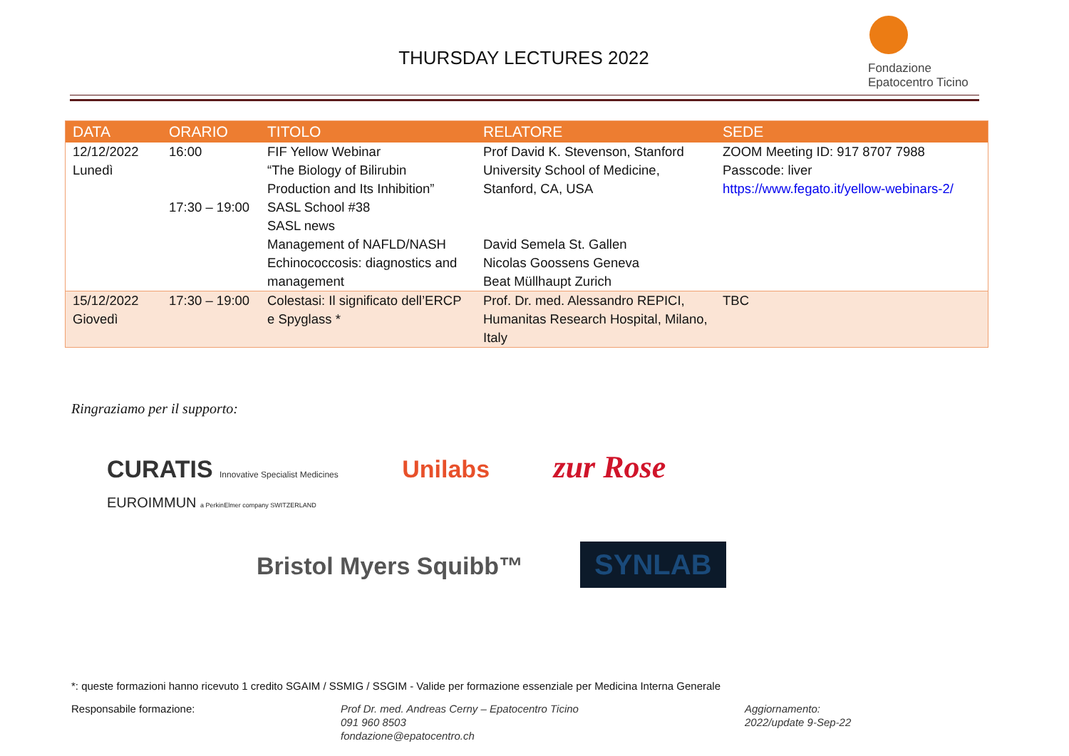THURSDAY LECTURES 2022
Fondazione
Epatocentro Ticino
| DATA | ORARIO | TITOLO | RELATORE | SEDE |
| --- | --- | --- | --- | --- |
| 12/12/2022 Lunedì | 16:00 17:30 – 19:00 | FIF Yellow Webinar “The Biology of Bilirubin Production and Its Inhibition” SASL School #38 SASL news Management of NAFLD/NASH Echinococcosis: diagnostics and management | Prof David K. Stevenson, Stanford University School of Medicine, Stanford, CA, USA David Semela St. Gallen Nicolas Goossens Geneva Beat Müllhaupt Zurich | ZOOM Meeting ID: 917 8707 7988 Passcode: liver https://www.fegato.it/yellow-webinars-2/ |
| 15/12/2022 Giovedì | 17:30 – 19:00 | Colestasi: Il significato dell’ERCP e Spyglass * | Prof. Dr. med. Alessandro REPICI, Humanitas Research Hospital, Milano, Italy | TBC |
Ringraziamo per il supporto:
CURATIS Innovative Specialist Medicines Unilabs zur Rose EUROIMMUN a PerkinElmer company SWITZERLAND
Bristol Myers Squibb™ SYNLAB
*: queste formazioni hanno ricevuto 1 credito SGAIM / SSMIG / SSGIM - Valide per formazione essenziale per Medicina Interna Generale
Responsabile formazione: Prof Dr. med. Andreas Cerny – Epatocentro Ticino
091 960 8503
fondazione@epatocentro.ch
Aggiornamento:
2022/update 9-Sep-22